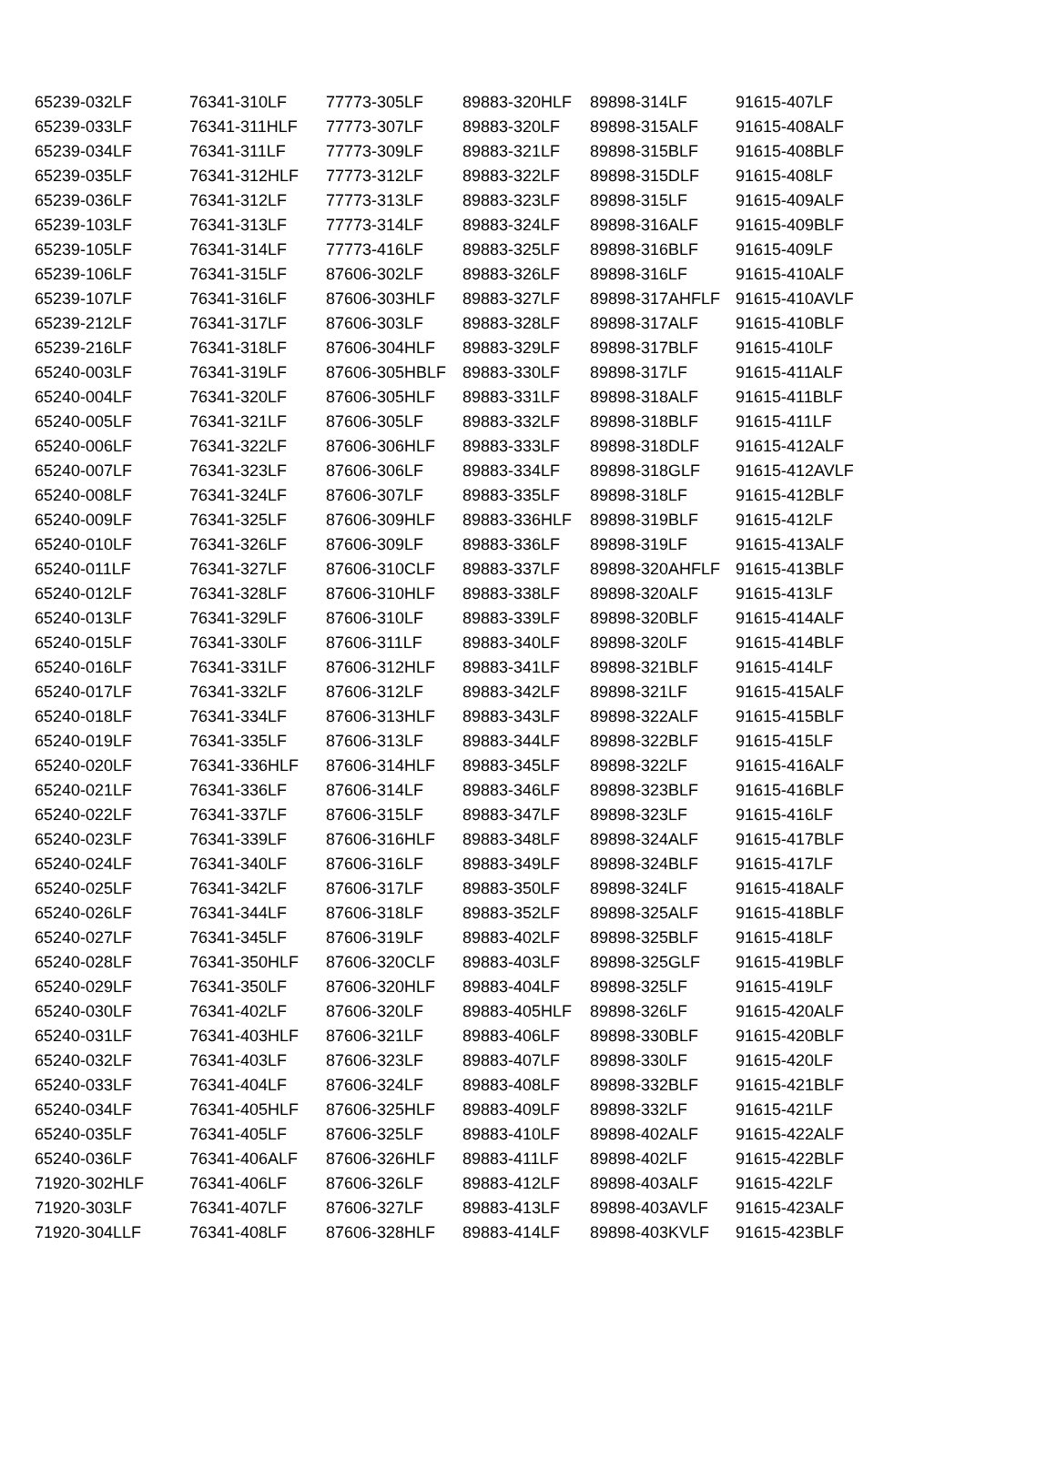| 65239-032LF | 76341-310LF | 77773-305LF | 89883-320HLF | 89898-314LF | 91615-407LF |
| 65239-033LF | 76341-311HLF | 77773-307LF | 89883-320LF | 89898-315ALF | 91615-408ALF |
| 65239-034LF | 76341-311LF | 77773-309LF | 89883-321LF | 89898-315BLF | 91615-408BLF |
| 65239-035LF | 76341-312HLF | 77773-312LF | 89883-322LF | 89898-315DLF | 91615-408LF |
| 65239-036LF | 76341-312LF | 77773-313LF | 89883-323LF | 89898-315LF | 91615-409ALF |
| 65239-103LF | 76341-313LF | 77773-314LF | 89883-324LF | 89898-316ALF | 91615-409BLF |
| 65239-105LF | 76341-314LF | 77773-416LF | 89883-325LF | 89898-316BLF | 91615-409LF |
| 65239-106LF | 76341-315LF | 87606-302LF | 89883-326LF | 89898-316LF | 91615-410ALF |
| 65239-107LF | 76341-316LF | 87606-303HLF | 89883-327LF | 89898-317AHFLF | 91615-410AVLF |
| 65239-212LF | 76341-317LF | 87606-303LF | 89883-328LF | 89898-317ALF | 91615-410BLF |
| 65239-216LF | 76341-318LF | 87606-304HLF | 89883-329LF | 89898-317BLF | 91615-410LF |
| 65240-003LF | 76341-319LF | 87606-305HBLF | 89883-330LF | 89898-317LF | 91615-411ALF |
| 65240-004LF | 76341-320LF | 87606-305HLF | 89883-331LF | 89898-318ALF | 91615-411BLF |
| 65240-005LF | 76341-321LF | 87606-305LF | 89883-332LF | 89898-318BLF | 91615-411LF |
| 65240-006LF | 76341-322LF | 87606-306HLF | 89883-333LF | 89898-318DLF | 91615-412ALF |
| 65240-007LF | 76341-323LF | 87606-306LF | 89883-334LF | 89898-318GLF | 91615-412AVLF |
| 65240-008LF | 76341-324LF | 87606-307LF | 89883-335LF | 89898-318LF | 91615-412BLF |
| 65240-009LF | 76341-325LF | 87606-309HLF | 89883-336HLF | 89898-319BLF | 91615-412LF |
| 65240-010LF | 76341-326LF | 87606-309LF | 89883-336LF | 89898-319LF | 91615-413ALF |
| 65240-011LF | 76341-327LF | 87606-310CLF | 89883-337LF | 89898-320AHFLF | 91615-413BLF |
| 65240-012LF | 76341-328LF | 87606-310HLF | 89883-338LF | 89898-320ALF | 91615-413LF |
| 65240-013LF | 76341-329LF | 87606-310LF | 89883-339LF | 89898-320BLF | 91615-414ALF |
| 65240-015LF | 76341-330LF | 87606-311LF | 89883-340LF | 89898-320LF | 91615-414BLF |
| 65240-016LF | 76341-331LF | 87606-312HLF | 89883-341LF | 89898-321BLF | 91615-414LF |
| 65240-017LF | 76341-332LF | 87606-312LF | 89883-342LF | 89898-321LF | 91615-415ALF |
| 65240-018LF | 76341-334LF | 87606-313HLF | 89883-343LF | 89898-322ALF | 91615-415BLF |
| 65240-019LF | 76341-335LF | 87606-313LF | 89883-344LF | 89898-322BLF | 91615-415LF |
| 65240-020LF | 76341-336HLF | 87606-314HLF | 89883-345LF | 89898-322LF | 91615-416ALF |
| 65240-021LF | 76341-336LF | 87606-314LF | 89883-346LF | 89898-323BLF | 91615-416BLF |
| 65240-022LF | 76341-337LF | 87606-315LF | 89883-347LF | 89898-323LF | 91615-416LF |
| 65240-023LF | 76341-339LF | 87606-316HLF | 89883-348LF | 89898-324ALF | 91615-417BLF |
| 65240-024LF | 76341-340LF | 87606-316LF | 89883-349LF | 89898-324BLF | 91615-417LF |
| 65240-025LF | 76341-342LF | 87606-317LF | 89883-350LF | 89898-324LF | 91615-418ALF |
| 65240-026LF | 76341-344LF | 87606-318LF | 89883-352LF | 89898-325ALF | 91615-418BLF |
| 65240-027LF | 76341-345LF | 87606-319LF | 89883-402LF | 89898-325BLF | 91615-418LF |
| 65240-028LF | 76341-350HLF | 87606-320CLF | 89883-403LF | 89898-325GLF | 91615-419BLF |
| 65240-029LF | 76341-350LF | 87606-320HLF | 89883-404LF | 89898-325LF | 91615-419LF |
| 65240-030LF | 76341-402LF | 87606-320LF | 89883-405HLF | 89898-326LF | 91615-420ALF |
| 65240-031LF | 76341-403HLF | 87606-321LF | 89883-406LF | 89898-330BLF | 91615-420BLF |
| 65240-032LF | 76341-403LF | 87606-323LF | 89883-407LF | 89898-330LF | 91615-420LF |
| 65240-033LF | 76341-404LF | 87606-324LF | 89883-408LF | 89898-332BLF | 91615-421BLF |
| 65240-034LF | 76341-405HLF | 87606-325HLF | 89883-409LF | 89898-332LF | 91615-421LF |
| 65240-035LF | 76341-405LF | 87606-325LF | 89883-410LF | 89898-402ALF | 91615-422ALF |
| 65240-036LF | 76341-406ALF | 87606-326HLF | 89883-411LF | 89898-402LF | 91615-422BLF |
| 71920-302HLF | 76341-406LF | 87606-326LF | 89883-412LF | 89898-403ALF | 91615-422LF |
| 71920-303LF | 76341-407LF | 87606-327LF | 89883-413LF | 89898-403AVLF | 91615-423ALF |
| 71920-304LLF | 76341-408LF | 87606-328HLF | 89883-414LF | 89898-403KVLF | 91615-423BLF |